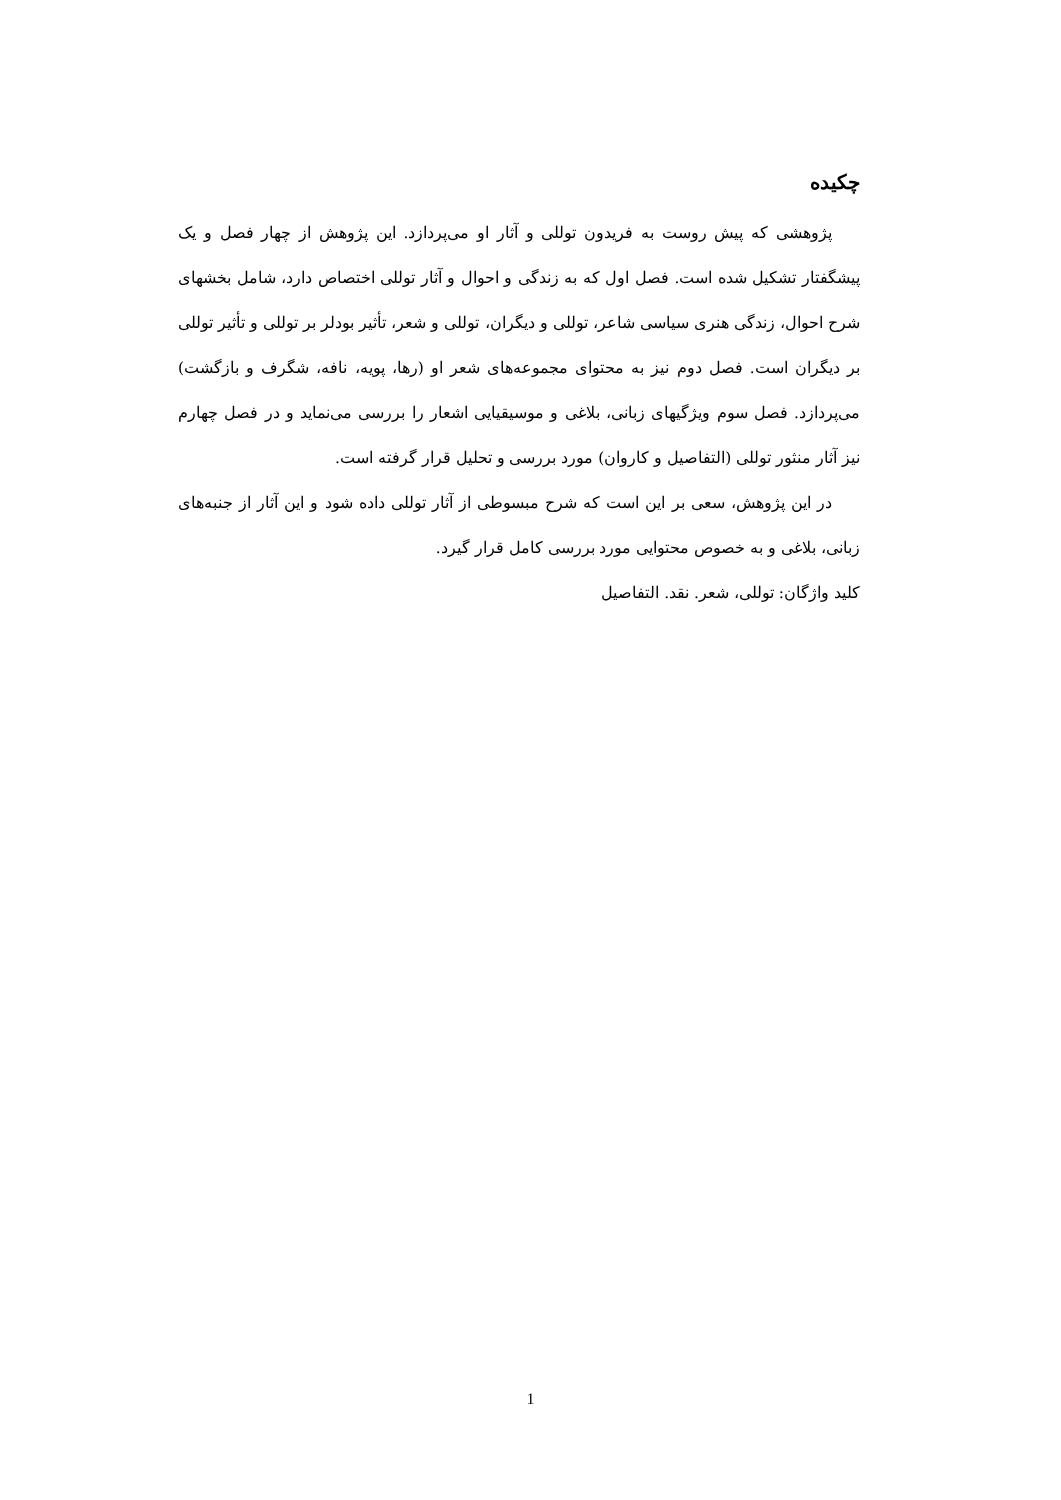چکیده
پژوهشی که پیش روست به فریدون توللی و آثار او می‌پردازد. این پژوهش از چهار فصل و یک پیشگفتار تشکیل شده است. فصل اول که به زندگی و احوال و آثار توللی اختصاص دارد، شامل بخشهای شرح احوال، زندگی هنری سیاسی شاعر، توللی و دیگران، توللی و شعر، تأثیر بودلر بر توللی و تأثیر توللی بر دیگران است. فصل دوم نیز به محتوای مجموعه‌های شعر او (رها، پویه، نافه، شگرف و بازگشت) می‌پردازد. فصل سوم ویژگیهای زبانی، بلاغی و موسیقیایی اشعار را بررسی می‌نماید و در فصل چهارم نیز آثار منثور توللی (التفاصیل و کاروان) مورد بررسی و تحلیل قرار گرفته است.
در این پژوهش، سعی بر این است که شرح مبسوطی از آثار توللی داده شود و این آثار از جنبه‌های زبانی، بلاغی و به خصوص محتوایی مورد بررسی کامل قرار گیرد.
کلید واژگان: توللی، شعر. نقد. التفاصیل
1